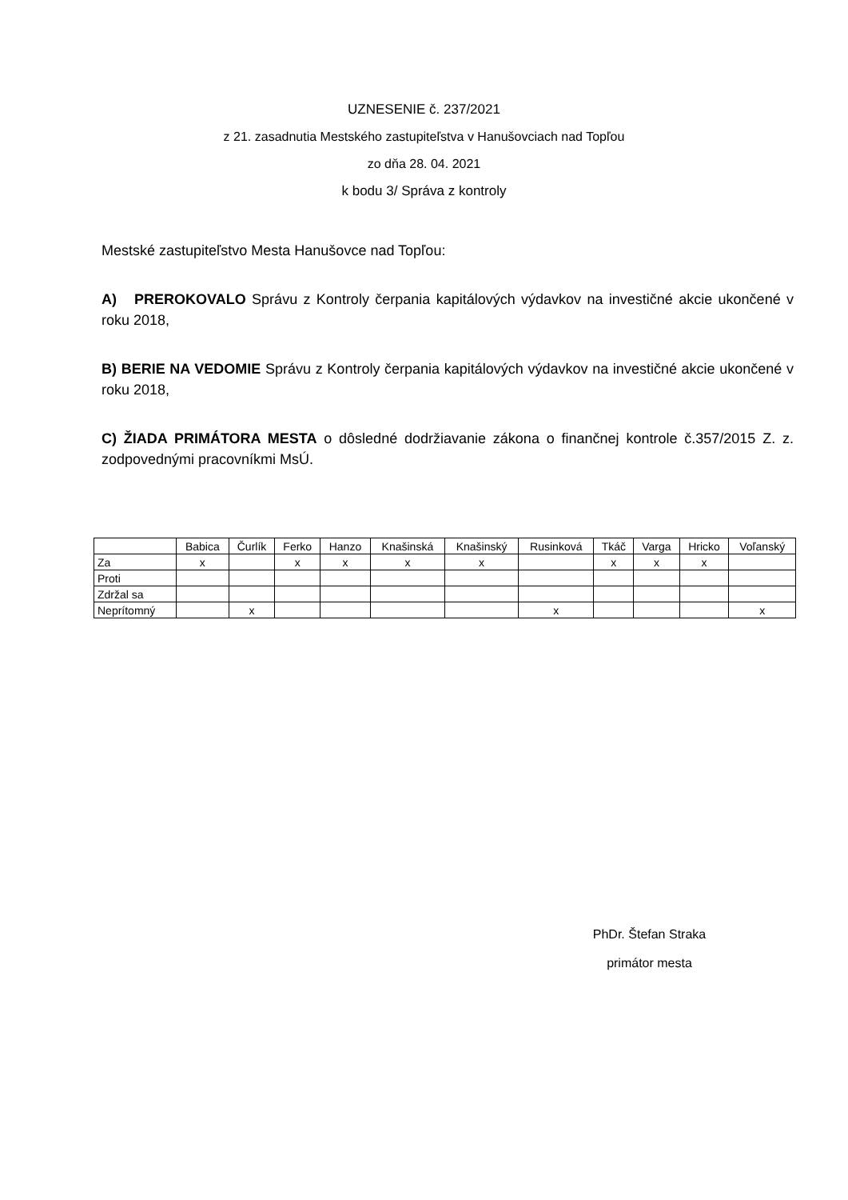UZNESENIE č. 237/2021
z 21. zasadnutia Mestského zastupiteľstva v Hanušovciach nad Topľou
zo dňa 28. 04. 2021
k bodu 3/ Správa z kontroly
Mestské zastupiteľstvo Mesta Hanušovce nad Topľou:
A) PREROKOVALO Správu z Kontroly čerpania kapitálových výdavkov na investičné akcie ukončené v roku 2018,
B) BERIE NA VEDOMIE Správu z Kontroly čerpania kapitálových výdavkov na investičné akcie ukončené v roku 2018,
C) ŽIADA PRIMÁTORA MESTA o dôsledné dodržiavanie zákona o finančnej kontrole č.357/2015 Z. z. zodpovednými pracovníkmi MsÚ.
| | Babica | Čurlík | Ferko | Hanzo | Knašinská | Knašinský | Rusinková | Tkáč | Varga | Hricko | Voľanský |
| --- | --- | --- | --- | --- | --- | --- | --- | --- | --- | --- | --- |
| Za | x | | x | x | x | x | | x | x | x | |
| Proti | | | | | | | | | | | |
| Zdržal sa | | | | | | | | | | | |
| Neprítomný | | x | | | | | x | | | | x |
PhDr. Štefan Straka
primátor mesta